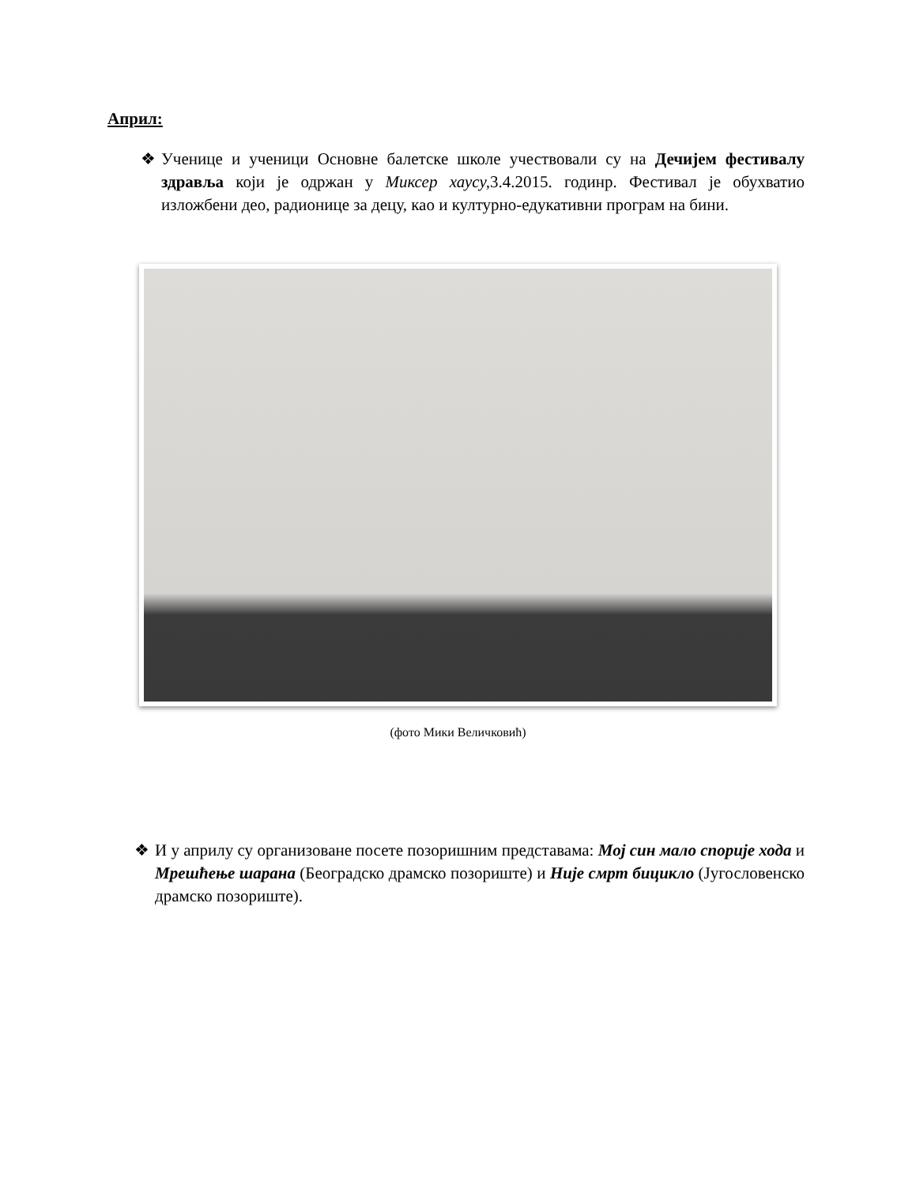Април:
❖ Ученице и ученици Основне балетске школе учествовали су на Дечијем фестивалу здравља који је одржан у Миксер хаусу, 3.4.2015. годинр. Фестивал је обухватио изложбени део, радионице за децу, као и културно-едукативни програм на бини.
(фото Мики Величковић)
❖ И у априлу су организоване посете позоришним представама: Мој син мало спорије хода и Мрешћење шарана (Београдско драмско позориште) и Није смрт бицикло (Југословенско драмско позориште).